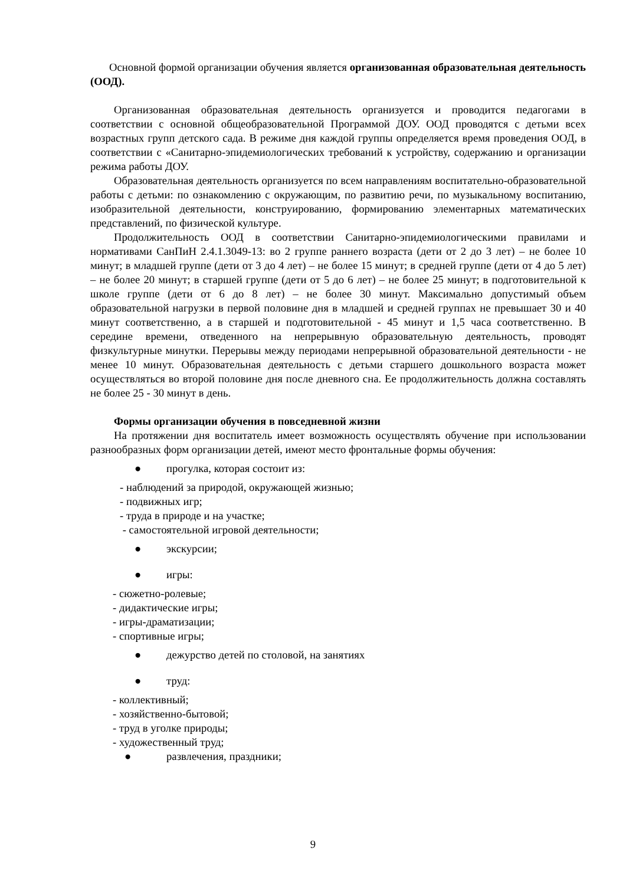Основной формой организации обучения является организованная образовательная деятельность (ООД).
Организованная образовательная деятельность организуется и проводится педагогами в соответствии с основной общеобразовательной Программой ДОУ. ООД проводятся с детьми всех возрастных групп детского сада. В режиме дня каждой группы определяется время проведения ООД, в соответствии с «Санитарно-эпидемиологических требований к устройству, содержанию и организации режима работы ДОУ.
Образовательная деятельность организуется по всем направлениям воспитательно-образовательной работы с детьми: по ознакомлению с окружающим, по развитию речи, по музыкальному воспитанию, изобразительной деятельности, конструированию, формированию элементарных математических представлений, по физической культуре.
Продолжительность ООД в соответствии Санитарно-эпидемиологическими правилами и нормативами СанПиН 2.4.1.3049-13: во 2 группе раннего возраста (дети от 2 до 3 лет) – не более 10 минут; в младшей группе (дети от 3 до 4 лет) – не более 15 минут; в средней группе (дети от 4 до 5 лет) – не более 20 минут; в старшей группе (дети от 5 до 6 лет) – не более 25 минут; в подготовительной к школе группе (дети от 6 до 8 лет) – не более 30 минут. Максимально допустимый объем образовательной нагрузки в первой половине дня в младшей и средней группах не превышает 30 и 40 минут соответственно, а в старшей и подготовительной - 45 минут и 1,5 часа соответственно. В середине времени, отведенного на непрерывную образовательную деятельность, проводят физкультурные минутки. Перерывы между периодами непрерывной образовательной деятельности - не менее 10 минут. Образовательная деятельность с детьми старшего дошкольного возраста может осуществляться во второй половине дня после дневного сна. Ее продолжительность должна составлять не более 25 - 30 минут в день.
Формы организации обучения в повседневной жизни
На протяжении дня воспитатель имеет возможность осуществлять обучение при использовании разнообразных форм организации детей, имеют место фронтальные формы обучения:
● прогулка, которая состоит из:
- наблюдений за природой, окружающей жизнью;
- подвижных игр;
- труда в природе и на участке;
- самостоятельной игровой деятельности;
● экскурсии;
● игры:
- сюжетно-ролевые;
- дидактические игры;
- игры-драматизации;
- спортивные игры;
● дежурство детей по столовой, на занятиях
● труд:
- коллективный;
- хозяйственно-бытовой;
- труд в уголке природы;
- художественный труд;
● развлечения, праздники;
9